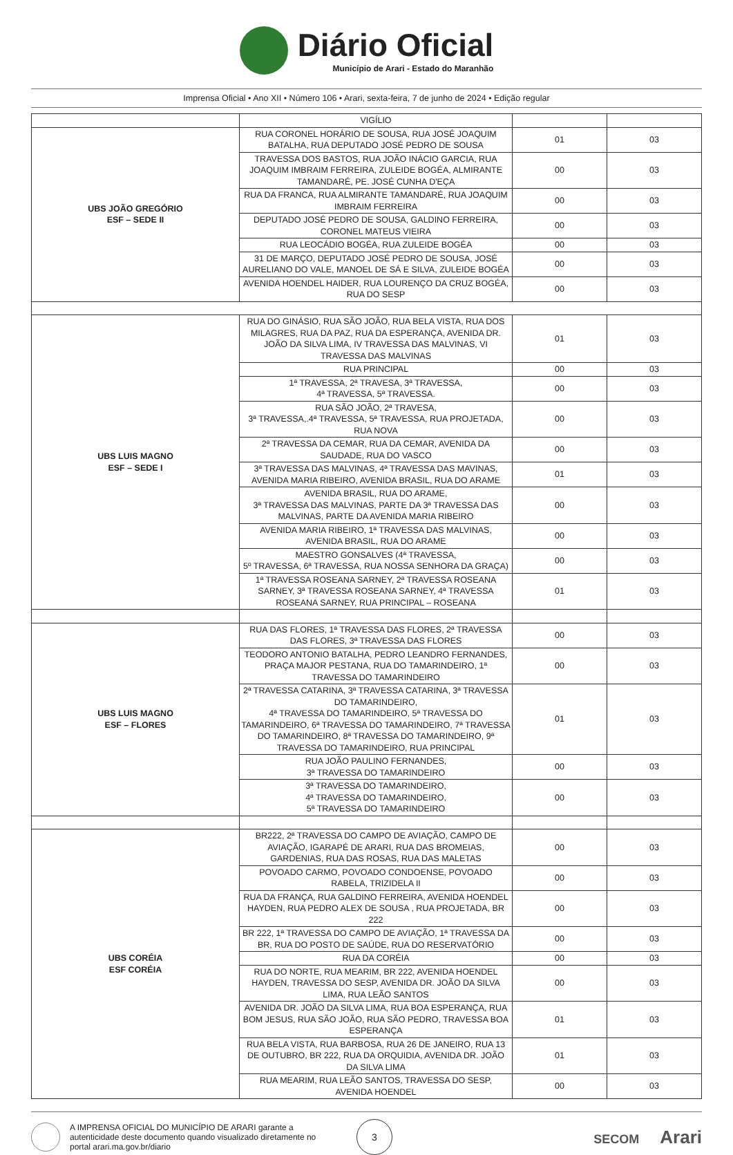Diário Oficial
Município de Arari - Estado do Maranhão
Imprensa Oficial • Ano XII • Número 106 • Arari, sexta-feira, 7 de junho de 2024 • Edição regular
| | VIGÍLIO | | |
| UBS JOÃO GREGÓRIO ESF – SEDE II | RUA CORONEL HORÁRIO DE SOUSA, RUA JOSÉ JOAQUIM BATALHA, RUA DEPUTADO JOSÉ PEDRO DE SOUSA | 01 | 03 |
| | TRAVESSA DOS BASTOS, RUA JOÃO INÁCIO GARCIA, RUA JOAQUIM IMBRAIM FERREIRA, ZULEIDE BOGÉA, ALMIRANTE TAMANDARÉ, PE. JOSÉ CUNHA D'EÇA | 00 | 03 |
| | RUA DA FRANCA, RUA ALMIRANTE TAMANDARÉ, RUA JOAQUIM IMBRAIM FERREIRA | 00 | 03 |
| | DEPUTADO JOSÉ PEDRO DE SOUSA, GALDINO FERREIRA, CORONEL MATEUS VIEIRA | 00 | 03 |
| | RUA LEOCÁDIO BOGÉA, RUA ZULEIDE BOGÉA | 00 | 03 |
| | 31 DE MARÇO, DEPUTADO JOSÉ PEDRO DE SOUSA, JOSÉ AURELIANO DO VALE, MANOEL DE SÁ E SILVA, ZULEIDE BOGÉA | 00 | 03 |
| | AVENIDA HOENDEL HAIDER, RUA LOURENÇO DA CRUZ BOGÉA, RUA DO SESP | 00 | 03 |
| UBS LUIS MAGNO ESF – SEDE I | RUA DO GINÁSIO, RUA SÃO JOÃO, RUA BELA VISTA, RUA DOS MILAGRES, RUA DA PAZ, RUA DA ESPERANÇA, AVENIDA DR. JOÃO DA SILVA LIMA, IV TRAVESSA DAS MALVINAS, VI TRAVESSA DAS MALVINAS | 01 | 03 |
| | RUA PRINCIPAL | 00 | 03 |
| | 1ª TRAVESSA, 2ª TRAVESA, 3ª TRAVESSA, 4ª TRAVESSA, 5ª TRAVESSA. | 00 | 03 |
| | RUA SÃO JOÃO, 2ª TRAVESA, 3ª TRAVESSA,.4ª TRAVESSA, 5ª TRAVESSA, RUA PROJETADA, RUA NOVA | 00 | 03 |
| | 2ª TRAVESSA DA CEMAR, RUA DA CEMAR, AVENIDA DA SAUDADE, RUA DO VASCO | 00 | 03 |
| | 3ª TRAVESSA DAS MALVINAS, 4ª TRAVESSA DAS MAVINAS, AVENIDA MARIA RIBEIRO, AVENIDA BRASIL, RUA DO ARAME | 01 | 03 |
| | AVENIDA BRASIL, RUA DO ARAME, 3ª TRAVESSA DAS MALVINAS, PARTE DA 3ª TRAVESSA DAS MALVINAS, PARTE DA AVENIDA MARIA RIBEIRO | 00 | 03 |
| | AVENIDA MARIA RIBEIRO, 1ª TRAVESSA DAS MALVINAS, AVENIDA BRASIL, RUA DO ARAME | 00 | 03 |
| | MAESTRO GONSALVES (4ª TRAVESSA, 5º TRAVESSA, 6ª TRAVESSA, RUA NOSSA SENHORA DA GRAÇA) | 00 | 03 |
| | 1ª TRAVESSA ROSEANA SARNEY, 2ª TRAVESSA ROSEANA SARNEY, 3ª TRAVESSA ROSEANA SARNEY, 4ª TRAVESSA ROSEANA SARNEY, RUA PRINCIPAL – ROSEANA | 01 | 03 |
| UBS LUIS MAGNO ESF – FLORES | RUA DAS FLORES, 1ª TRAVESSA DAS FLORES, 2ª TRAVESSA DAS FLORES, 3ª TRAVESSA DAS FLORES | 00 | 03 |
| | TEODORO ANTONIO BATALHA, PEDRO LEANDRO FERNANDES, PRAÇA MAJOR PESTANA, RUA DO TAMARINDEIRO, 1ª TRAVESSA DO TAMARINDEIRO | 00 | 03 |
| | 2ª TRAVESSA CATARINA, 3ª TRAVESSA CATARINA, 3ª TRAVESSA DO TAMARINDEIRO, 4ª TRAVESSA DO TAMARINDEIRO, 5ª TRAVESSA DO TAMARINDEIRO, 6ª TRAVESSA DO TAMARINDEIRO, 7ª TRAVESSA DO TAMARINDEIRO, 8ª TRAVESSA DO TAMARINDEIRO, 9ª TRAVESSA DO TAMARINDEIRO, RUA PRINCIPAL | 01 | 03 |
| | RUA JOÃO PAULINO FERNANDES, 3ª TRAVESSA DO TAMARINDEIRO | 00 | 03 |
| | 3ª TRAVESSA DO TAMARINDEIRO, 4ª TRAVESSA DO TAMARINDEIRO, 5ª TRAVESSA DO TAMARINDEIRO | 00 | 03 |
| UBS CORÉIA ESF CORÉIA | BR222, 2ª TRAVESSA DO CAMPO DE AVIAÇÃO, CAMPO DE AVIAÇÃO, IGARAPÉ DE ARARI, RUA DAS BROMEIAS, GARDENIAS, RUA DAS ROSAS, RUA DAS MALETAS | 00 | 03 |
| | POVOADO CARMO, POVOADO CONDOENSE, POVOADO RABELA, TRIZIDELA II | 00 | 03 |
| | RUA DA FRANÇA, RUA GALDINO FERREIRA, AVENIDA HOENDEL HAYDEN, RUA PEDRO ALEX DE SOUSA , RUA PROJETADA, BR 222 | 00 | 03 |
| | BR 222, 1ª TRAVESSA DO CAMPO DE AVIAÇÃO, 1ª TRAVESSA DA BR, RUA DO POSTO DE SAÚDE, RUA DO RESERVATÓRIO | 00 | 03 |
| | RUA DA CORÉIA | 00 | 03 |
| | RUA DO NORTE, RUA MEARIM, BR 222, AVENIDA HOENDEL HAYDEN, TRAVESSA DO SESP, AVENIDA DR. JOÃO DA SILVA LIMA, RUA LEÃO SANTOS | 00 | 03 |
| | AVENIDA DR. JOÃO DA SILVA LIMA, RUA BOA ESPERANÇA, RUA BOM JESUS, RUA SÃO JOÃO, RUA SÃO PEDRO, TRAVESSA BOA ESPERANÇA | 01 | 03 |
| | RUA BELA VISTA, RUA BARBOSA, RUA 26 DE JANEIRO, RUA 13 DE OUTUBRO, BR 222, RUA DA ORQUIDIA, AVENIDA DR. JOÃO DA SILVA LIMA | 01 | 03 |
| | RUA MEARIM, RUA LEÃO SANTOS, TRAVESSA DO SESP, AVENIDA HOENDEL | 00 | 03 |
A IMPRENSA OFICIAL DO MUNICÍPIO DE ARARI garante a autenticidade deste documento quando visualizado diretamente no portal arari.ma.gov.br/diario
3
SECOM Arari